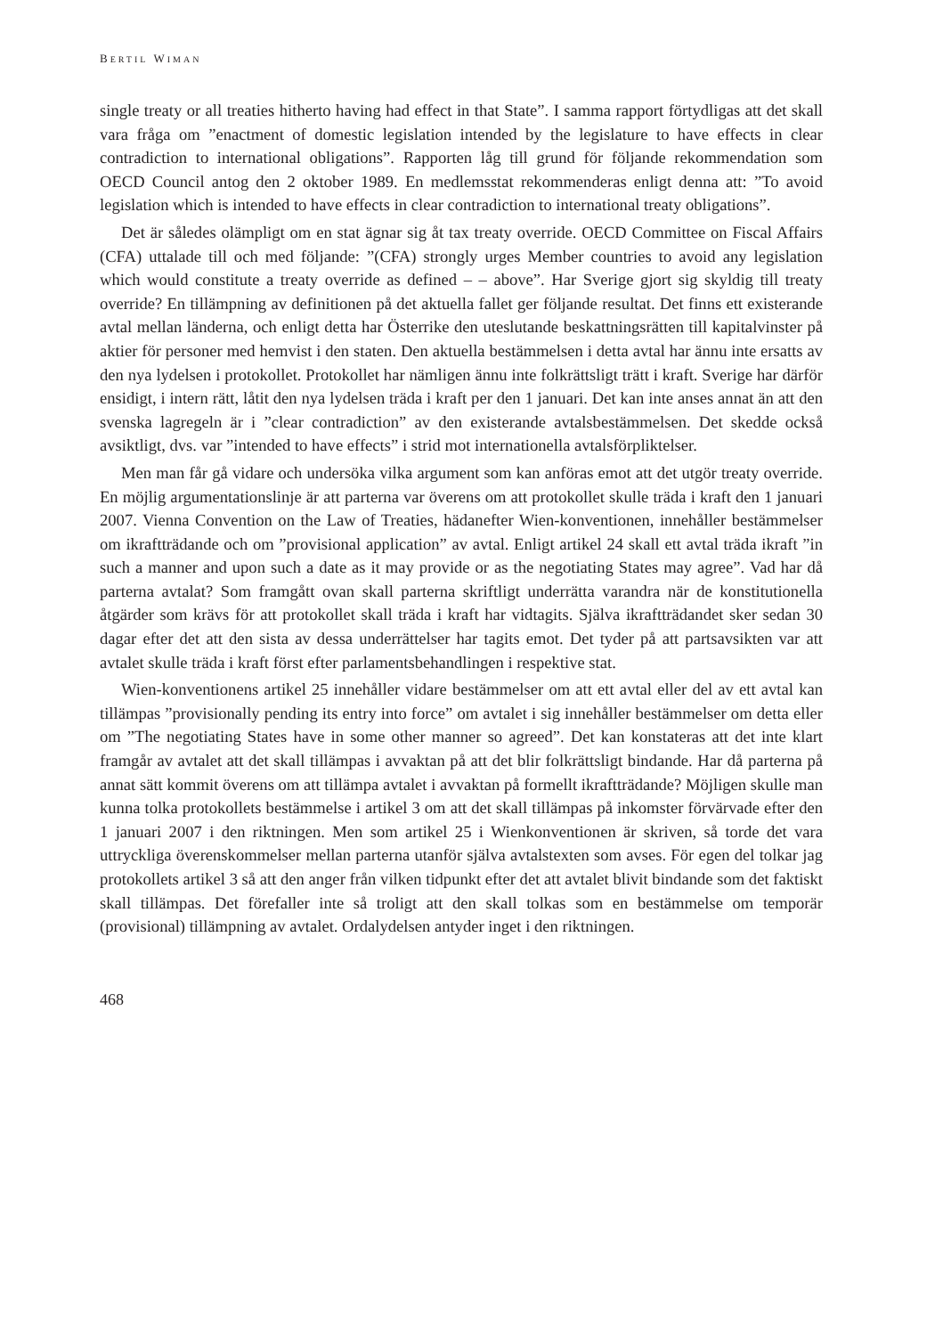BERTIL WIMAN
single treaty or all treaties hitherto having had effect in that State”. I samma rapport förtydligas att det skall vara fråga om ”enactment of domestic legislation intended by the legislature to have effects in clear contradiction to international obligations”. Rapporten låg till grund för följande rekommendation som OECD Council antog den 2 oktober 1989. En medlemsstat rekommenderas enligt denna att: ”To avoid legislation which is intended to have effects in clear contradiction to international treaty obligations”.
Det är således olämpligt om en stat ägnar sig åt tax treaty override. OECD Committee on Fiscal Affairs (CFA) uttalade till och med följande: ”(CFA) strongly urges Member countries to avoid any legislation which would constitute a treaty override as defined – – above”. Har Sverige gjort sig skyldig till treaty override? En tillämpning av definitionen på det aktuella fallet ger följande resultat. Det finns ett existerande avtal mellan länderna, och enligt detta har Österrike den uteslutande beskattningsrätten till kapitalvinster på aktier för personer med hemvist i den staten. Den aktuella bestämmelsen i detta avtal har ännu inte ersatts av den nya lydelsen i protokollet. Protokollet har nämligen ännu inte folkrättsligt trätt i kraft. Sverige har därför ensidigt, i intern rätt, låtit den nya lydelsen träda i kraft per den 1 januari. Det kan inte anses annat än att den svenska lagregeln är i ”clear contradiction” av den existerande avtalsbestämmelsen. Det skedde också avsiktligt, dvs. var ”intended to have effects” i strid mot internationella avtalsförpliktelser.
Men man får gå vidare och undersöka vilka argument som kan anföras emot att det utgör treaty override. En möjlig argumentationslinje är att parterna var överens om att protokollet skulle träda i kraft den 1 januari 2007. Vienna Convention on the Law of Treaties, hädanefter Wien-konventionen, innehåller bestämmelser om ikraftträdande och om ”provisional application” av avtal. Enligt artikel 24 skall ett avtal träda ikraft ”in such a manner and upon such a date as it may provide or as the negotiating States may agree”. Vad har då parterna avtalat? Som framgått ovan skall parterna skriftligt underrätta varandra när de konstitutionella åtgärder som krävs för att protokollet skall träda i kraft har vidtagits. Själva ikraftträdandet sker sedan 30 dagar efter det att den sista av dessa underrättelser har tagits emot. Det tyder på att partsavsikten var att avtalet skulle träda i kraft först efter parlamentsbehandlingen i respektive stat.
Wien-konventionens artikel 25 innehåller vidare bestämmelser om att ett avtal eller del av ett avtal kan tillämpas ”provisionally pending its entry into force” om avtalet i sig innehåller bestämmelser om detta eller om ”The negotiating States have in some other manner so agreed”. Det kan konstateras att det inte klart framgår av avtalet att det skall tillämpas i avvaktan på att det blir folkrättsligt bindande. Har då parterna på annat sätt kommit överens om att tillämpa avtalet i avvaktan på formellt ikraftträdande? Möjligen skulle man kunna tolka protokollets bestämmelse i artikel 3 om att det skall tillämpas på inkomster förvärvade efter den 1 januari 2007 i den riktningen. Men som artikel 25 i Wienkonventionen är skriven, så torde det vara uttryckliga överenskommelser mellan parterna utanför själva avtalstexten som avses. För egen del tolkar jag protokollets artikel 3 så att den anger från vilken tidpunkt efter det att avtalet blivit bindande som det faktiskt skall tillämpas. Det förefaller inte så troligt att den skall tolkas som en bestämmelse om temporär (provisional) tillämpning av avtalet. Ordalydelsen antyder inget i den riktningen.
468